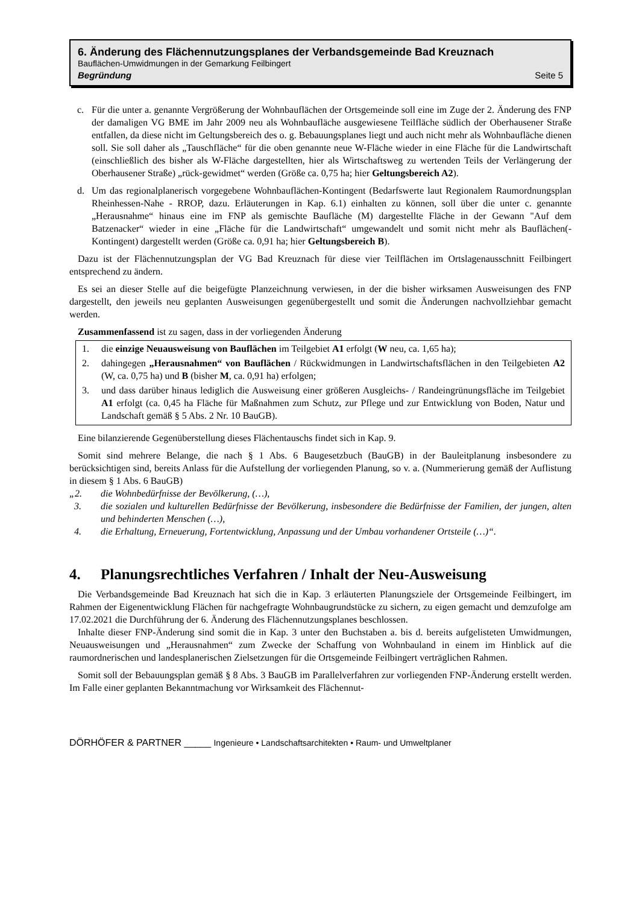6. Änderung des Flächennutzungsplanes der Verbandsgemeinde Bad Kreuznach
Bauflächen-Umwidmungen in der Gemarkung Feilbingert
Begründung Seite 5
c. Für die unter a. genannte Vergrößerung der Wohnbauflächen der Ortsgemeinde soll eine im Zuge der 2. Änderung des FNP der damaligen VG BME im Jahr 2009 neu als Wohnbaufläche ausgewiesene Teilfläche südlich der Oberhausener Straße entfallen, da diese nicht im Geltungsbereich des o. g. Bebauungsplanes liegt und auch nicht mehr als Wohnbaufläche dienen soll. Sie soll daher als „Tauschfläche“ für die oben genannte neue W-Fläche wieder in eine Fläche für die Landwirtschaft (einschließlich des bisher als W-Fläche dargestellten, hier als Wirtschaftsweg zu wertenden Teils der Verlängerung der Oberhausener Straße) „rück-gewidmet“ werden (Größe ca. 0,75 ha; hier Geltungsbereich A2).
d. Um das regionalplanerisch vorgegebene Wohnbauflächen-Kontingent (Bedarfswerte laut Regionalem Raumordnungsplan Rheinhessen-Nahe - RROP, dazu. Erläuterungen in Kap. 6.1) einhalten zu können, soll über die unter c. genannte „Herausnahme“ hinaus eine im FNP als gemischte Baufläche (M) dargestellte Fläche in der Gewann "Auf dem Batzenacker“ wieder in eine „Fläche für die Landwirtschaft“ umgewandelt und somit nicht mehr als Bauflächen(-Kontingent) dargestellt werden (Größe ca. 0,91 ha; hier Geltungsbereich B).
Dazu ist der Flächennutzungsplan der VG Bad Kreuznach für diese vier Teilflächen im Ortslagenausschnitt Feilbingert entsprechend zu ändern.
Es sei an dieser Stelle auf die beigefügte Planzeichnung verwiesen, in der die bisher wirksamen Ausweisungen des FNP dargestellt, den jeweils neu geplanten Ausweisungen gegenübergestellt und somit die Änderungen nachvollziehbar gemacht werden.
Zusammenfassend ist zu sagen, dass in der vorliegenden Änderung
1. die einzige Neuausweisung von Bauflächen im Teilgebiet A1 erfolgt (W neu, ca. 1,65 ha);
2. dahingegen „Herausnahmen“ von Bauflächen / Rückwidmungen in Landwirtschaftsflächen in den Teilgebieten A2 (W, ca. 0,75 ha) und B (bisher M, ca. 0,91 ha) erfolgen;
3. und dass darüber hinaus lediglich die Ausweisung einer größeren Ausgleichs- / Randeingrünungsfläche im Teilgebiet A1 erfolgt (ca. 0,45 ha Fläche für Maßnahmen zum Schutz, zur Pflege und zur Entwicklung von Boden, Natur und Landschaft gemäß § 5 Abs. 2 Nr. 10 BauGB).
Eine bilanzierende Gegenüberstellung dieses Flächentauschs findet sich in Kap. 9.
Somit sind mehrere Belange, die nach § 1 Abs. 6 Baugesetzbuch (BauGB) in der Bauleitplanung insbesondere zu berücksichtigen sind, bereits Anlass für die Aufstellung der vorliegenden Planung, so v. a. (Nummerierung gemäß der Auflistung in diesem § 1 Abs. 6 BauGB)
„2. die Wohnbedürfnisse der Bevölkerung, (…),
3. die sozialen und kulturellen Bedürfnisse der Bevölkerung, insbesondere die Bedürfnisse der Familien, der jungen, alten und behinderten Menschen (…),
4. die Erhaltung, Erneuerung, Fortentwicklung, Anpassung und der Umbau vorhandener Ortsteile (…)“.
4. Planungsrechtliches Verfahren / Inhalt der Neu-Ausweisung
Die Verbandsgemeinde Bad Kreuznach hat sich die in Kap. 3 erläuterten Planungsziele der Ortsgemeinde Feilbingert, im Rahmen der Eigenentwicklung Flächen für nachgefragte Wohnbaugrundstücke zu sichern, zu eigen gemacht und demzufolge am 17.02.2021 die Durchführung der 6. Änderung des Flächennutzungsplanes beschlossen.
Inhalte dieser FNP-Änderung sind somit die in Kap. 3 unter den Buchstaben a. bis d. bereits aufgelisteten Umwidmungen, Neuausweisungen und „Herausnahmen“ zum Zwecke der Schaffung von Wohnbauland in einem im Hinblick auf die raumordnerischen und landesplanerischen Zielsetzungen für die Ortsgemeinde Feilbingert verträglichen Rahmen.
Somit soll der Bebauungsplan gemäß § 8 Abs. 3 BauGB im Parallelverfahren zur vorliegenden FNP-Änderung erstellt werden. Im Falle einer geplanten Bekanntmachung vor Wirksamkeit des Flächennut-
DÖRHÖFER & PARTNER _____ Ingenieure • Landschaftsarchitekten • Raum- und Umweltplaner